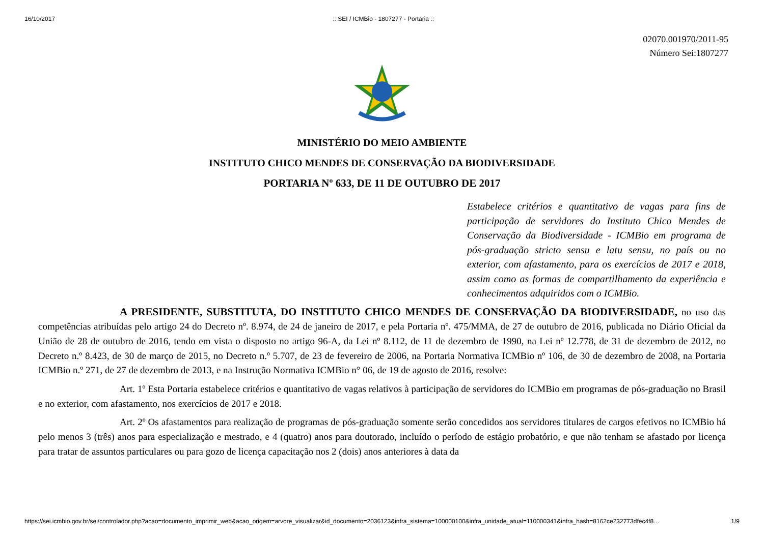16/10/2017:: SEI / ICMBio - 1807277 - Portaria ::
02070.001970/2011-95
Número Sei:1807277
MINISTÉRIO DO MEIO AMBIENTE
INSTITUTO CHICO MENDES DE CONSERVAÇÃO DA BIODIVERSIDADE
PORTARIA Nº 633, DE 11 DE OUTUBRO DE 2017
Estabelece critérios e quantitativo de vagas para fins de participação de servidores do Instituto Chico Mendes de Conservação da Biodiversidade - ICMBio em programa de pós-graduação stricto sensu e latu sensu, no país ou no exterior, com afastamento, para os exercícios de 2017 e 2018, assim como as formas de compartilhamento da experiência e conhecimentos adquiridos com o ICMBio.
A PRESIDENTE, SUBSTITUTA, DO INSTITUTO CHICO MENDES DE CONSERVAÇÃO DA BIODIVERSIDADE, no uso das competências atribuídas pelo artigo 24 do Decreto nº. 8.974, de 24 de janeiro de 2017, e pela Portaria nº. 475/MMA, de 27 de outubro de 2016, publicada no Diário Oficial da União de 28 de outubro de 2016, tendo em vista o disposto no artigo 96-A, da Lei nº 8.112, de 11 de dezembro de 1990, na Lei nº 12.778, de 31 de dezembro de 2012, no Decreto n.º 8.423, de 30 de março de 2015, no Decreto n.º 5.707, de 23 de fevereiro de 2006, na Portaria Normativa ICMBio nº 106, de 30 de dezembro de 2008, na Portaria ICMBio n.º 271, de 27 de dezembro de 2013, e na Instrução Normativa ICMBio n° 06, de 19 de agosto de 2016, resolve:
Art. 1º Esta Portaria estabelece critérios e quantitativo de vagas relativos à participação de servidores do ICMBio em programas de pós-graduação no Brasil e no exterior, com afastamento, nos exercícios de 2017 e 2018.
Art. 2º Os afastamentos para realização de programas de pós-graduação somente serão concedidos aos servidores titulares de cargos efetivos no ICMBio há pelo menos 3 (três) anos para especialização e mestrado, e 4 (quatro) anos para doutorado, incluído o período de estágio probatório, e que não tenham se afastado por licença para tratar de assuntos particulares ou para gozo de licença capacitação nos 2 (dois) anos anteriores à data da
https://sei.icmbio.gov.br/sei/controlador.php?acao=documento_imprimir_web&acao_origem=arvore_visualizar&id_documento=2036123&infra_sistema=100000100&infra_unidade_atual=110000341&infra_hash=8162ce232773dfec4f8… 1/9